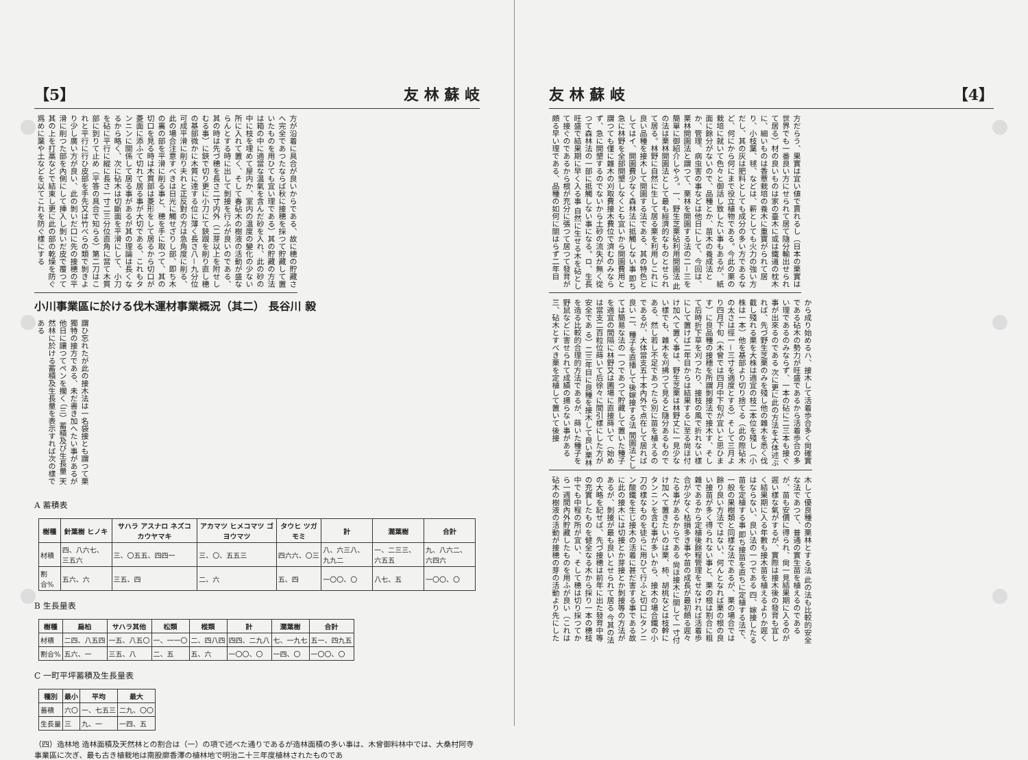【5】 友 林 蘇 岐
方が沿着に具合が良いからである、故に穂の貯藏さへ完全であつたならば秋に接穂を採つて貯藏して置いたものを用ひても宜い理である）其の貯藏の方法は箱の中に適當な温氣を含んだ砂を入れ、此の砂の中に枝を埋めて屋内か、室内の温度の變化の少ない所に入れて置く、そして春砧木の樹液の活動が盛ならんとする時に出して剝接を行ふが良いのである、其の時は先づ穂を長さ二寸内外（二芽以上を附せしむる事）に鋏で切り更に小刀にて鋏跟を削り直し穂の基部微かに木質に達する位に薄く長さ八－九分位可成平滑に削り夫れと正反對の方は急角度に削る、此の場合注意すべきは日光に觸せざりし部、即ち木の裏の部を平滑に削る事と、穂を手に取つて、其の切口を見る時は木質部は菱形をして居るから切口が菱面に添ふて切れて居る事が大切である、これもタンニンに關係して居る事があるが其の理論は長くなるから略く、次に砧木は切斷面を平滑にして、小刀を砧に平行に縱に長さ一寸二三分位直角に當て木質部に到りて止め（平答の具合で知らる）第二刀はこれと平行に行ひ皮部を手先又は竹べらの類で剝きより少し廣い方が良い、此の剝いだ口に先の接穂の平滑に削つた部を內側にして挿入し剝いだ皮で覆つて其の上を打藁などで結束し更に此の部の乾燥を防ぐ爲めに葉や土などを以てこれを防ぐ樣にする
小川事業區に於ける伐木運材事業概況（其二） 長谷川 毅
謂ひ忘れたが此の接木法は一名袋接とも謂つて栗獨特の接方である、未だ書き加へたい事があるが他日に讓つてペンを擱く （三）蓄積及び生長量 天然林に於ける蓄積及生長量を表示すれば次の樣である
A 蓄積表
| 樹種 | 針葉樹 ヒノキ | サハラ アスナロ ネズコ カウヤマキ | アカマツ ヒメコマツ ゴヨウマツ | タウヒ ツガ モミ | 計 | 濶葉樹 | 合計 |
| --- | --- | --- | --- | --- | --- | --- | --- |
| 材積 | 四、八六七、三五六 | 三、〇五五、四四一 | 三、〇、五五三 | 四六六、〇三 | 八、六三八、九九二 | 一、二三三、六五五 | 九、八六二、六四六 |
| 割合% | 五六、六 | 三五、四 | 二、六 | 五、四 | 一〇〇、〇 | 八七、五 | 一〇〇、〇 |
B 生長量表
| 樹種 | 扁柏 | サハラ其他 | 松類 | 樅類 | 計 | 濶葉樹 | 合計 |
| --- | --- | --- | --- | --- | --- | --- | --- |
| 材積 | 二四、八五四 | 一五、八五〇 | 一、一一〇 | 二、四八四 | 四四、二九八 | 七、一九七 | 五一、四九五 |
| 割合% | 五六、一 | 三五、八 | 二、五 | 五、六 | 一〇〇、〇 | 一四、〇 | 一〇〇、〇 |
C 一町平坪蓄積及生長量表
| 種別 | 最小 | 平均 | 最大 |
| --- | --- | --- | --- |
| 蓄積 | 六〇 | 一、七五三 | 二九、〇〇 |
| 生長量 | 三 | 九、一 | 一四、五 |
（四）造林地 造林面積及天然林との割合は（一）の項で述べた通りであるが造林面積の多い事は、木曾御料林中では、大桑村阿寺事業區に次ぎ、最も古き植栽地は南股廓香澤の植林地で明治二十三年度植林されたものであ
友 林 蘇 岐 【4】
方だらう、果實は宜い値で賣れるし（日本の栗實は世界でも一番良い方にせられて居て隨分輸出せられて居る）材の良いものは家の臺木に或は鐵道の枕木に、細いものは香蕈栽培の養木に重寶がられて居り、小枝葉、毬、などは、薪としても火力の強い方だし、其の灰は肥料としても成分の多い方であるなど、何にから何にまで役立植物である。今此の栗の栽培に就いて色々と御話し致したい事もあるが、紙面に餘分がないので、品種とか、苗木の養成法とか、管理、病虫害の事などは他日にして、今回は、栗林開園法と謂つて、栗林を開園する法の二－三を簡單に御紹介しやう。一、野生芝栗砧利用開園法 此の法は栗林開園法として最も經濟的なものとせられて居る。林野に自然に生して居る栗を利用しこれに良い品種を接木して開園する法である、其の特色としてはイ、開園費少なく森林法に抵觸しない事 即ち急に林野を全部開墾しなくとも宜いから開園費用と謂つても僅に雜木の刈取費接木費位で濟むのみならず、急に開墾するのでないから土砂の流失が無く從つて森林法の一部に抵觸しない事になる。ロ、生長旺盛で結果期に早く入る事 自然に生せる木を砧として接ぐのであるから根が充分に張つて居つて發育が頗る早い理である、品種の如何に關はらず二年目
から成り始めるハ、接木して活着歩合多く尙確實である砧木の勢力が旺盛であるから活着歩合の多い理であるのみならず、一本の砧に二三本も接ぐ事が出來るのである 次に更に此の方法を大体述ぶれば、先づ野生芝栗のみを殘し他の雜木を悉く伐截し殘れる栗を大株は適宜の枝二本位を殘し（小株は一本）他を基部より切り捨てる（此の際砧木の太さは徑一－三寸を適度とする）そして三月より四月下旬（木曾では四月中下旬が宜いと思ひます）に良品種の接穗を所謂剝接法で接木す、そして后時折下草を刈つたり、接枝の風で折れない樣にして置けば二年目からは結果するに至る尙ほ付け加へて置く事は、野生芝栗は林野丈に一見少ない樣でも、雜木を刈拂つて見ると隨分あるものである、然し若し不足であつたら別に苗を植えるのであるが、大体當支五十本內外で点在して居れば良い 二、種子を直播して後嫁接する法 間園法としては簡易な法の一つであつて貯藏して置いた種子を適宜の間隔に林野又は圃場に直接蒔いて（始めは當支二百粒位蒔いて后徐々に間引樣にした方が安全であ る）二三年目に良種を接木して良い栗林を造る比較的合理的方法であるが、蒔いた種子を野鼠などに害せられて成績の揚らない事がある 三、砧木とすべき栗を定植して置いて後接
木して優良種の栗林とする法 此の法も比較的安全な法であつて、普通の實生苗を植えるのであるが、苗も安價に得られ、尙一見結果期に入るのが遲い樣な氣がするが、實際は接木後の發育も宜しく結果期に入る年數も接木苗を植えるよりか遲くはならない、良い法の一つである 四、嫁接したる苗を定植する事 即ち接苗を直ちに定植する法で、一般の果樹類と同樣な法であるが、栗の場合では餘り良い方法ではない、何んとなれば栗の根の良い接苗が多く得られない事と、栗の根は割合に粗雜であるから定植後餘程管理をせなければ活着歩合が少なく枯損多き事や苗の成長が最初頗る遲々たる事があるからである 尙ほ接木に關して一寸付け加へて置きたいのは栗、柿、胡桃などは枝幹にタンニンを含む事が多いから、接木の場合鐵の小刀の樣なものを徒らに用ひて行ふと切口にタンニン酸鐵を生じ接木の活着に甚だ害する事である故に此の接木には切接とか芽接とか剝接等の方法があるが、剝接が最も良いとせられて居る 今其の法の大略を記せば、先づ接穂は前年に出た發育中等の充實したものを健全なる木から採り一本の穂枝中でも中程の所が宜い、そして穂は切り採つてから一週間內外貯藏したものを用ふが良い（これは砧木の樹液の活動が接穂の芽の活動より先にした